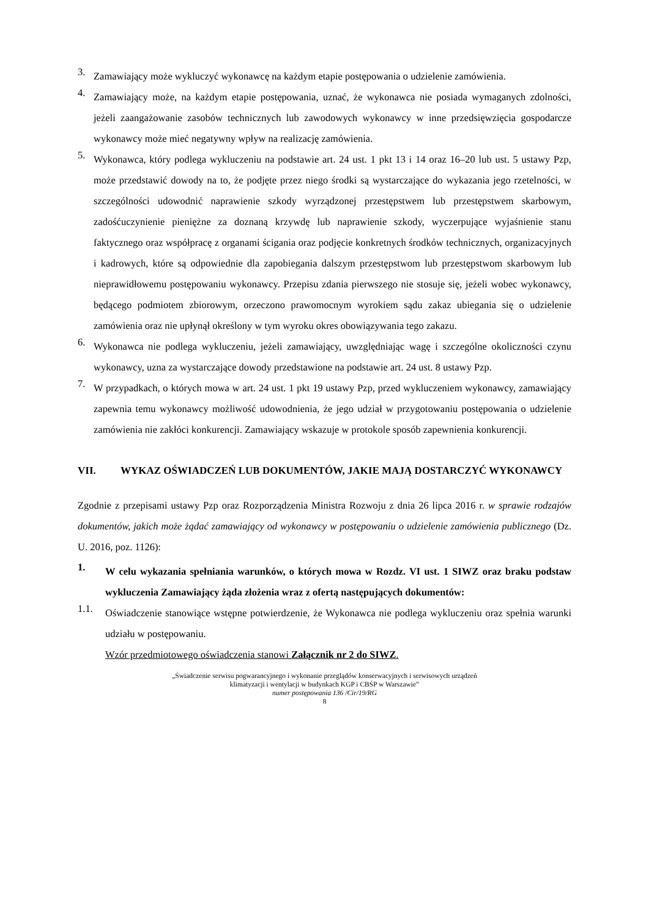3.
Zamawiający może wykluczyć wykonawcę na każdym etapie postępowania o udzielenie zamówienia.
4.
Zamawiający może, na każdym etapie postępowania, uznać, że wykonawca nie posiada wymaganych zdolności, jeżeli zaangażowanie zasobów technicznych lub zawodowych wykonawcy w inne przedsięwzięcia gospodarcze wykonawcy może mieć negatywny wpływ na realizację zamówienia.
5.
Wykonawca, który podlega wykluczeniu na podstawie art. 24 ust. 1 pkt 13 i 14 oraz 16–20 lub ust. 5 ustawy Pzp, może przedstawić dowody na to, że podjęte przez niego środki są wystarczające do wykazania jego rzetelności, w szczególności udowodnić naprawienie szkody wyrządzonej przestępstwem lub przestępstwem skarbowym, zadośćuczynienie pieniężne za doznaną krzywdę lub naprawienie szkody, wyczerpujące wyjaśnienie stanu faktycznego oraz współpracę z organami ścigania oraz podjęcie konkretnych środków technicznych, organizacyjnych i kadrowych, które są odpowiednie dla zapobiegania dalszym przestępstwom lub przestępstwom skarbowym lub nieprawidłowemu postępowaniu wykonawcy. Przepisu zdania pierwszego nie stosuje się, jeżeli wobec wykonawcy, będącego podmiotem zbiorowym, orzeczono prawomocnym wyrokiem sądu zakaz ubiegania się o udzielenie zamówienia oraz nie upłynął określony w tym wyroku okres obowiązywania tego zakazu.
6.
Wykonawca nie podlega wykluczeniu, jeżeli zamawiający, uwzględniając wagę i szczególne okoliczności czynu wykonawcy, uzna za wystarczające dowody przedstawione na podstawie art. 24 ust. 8 ustawy Pzp.
7.
W przypadkach, o których mowa w art. 24 ust. 1 pkt 19 ustawy Pzp, przed wykluczeniem wykonawcy, zamawiający zapewnia temu wykonawcy możliwość udowodnienia, że jego udział w przygotowaniu postępowania o udzielenie zamówienia nie zakłóci konkurencji. Zamawiający wskazuje w protokole sposób zapewnienia konkurencji.
VII. WYKAZ OŚWIADCZEŃ LUB DOKUMENTÓW, JAKIE MAJĄ DOSTARCZYĆ WYKONAWCY
Zgodnie z przepisami ustawy Pzp oraz Rozporządzenia Ministra Rozwoju z dnia 26 lipca 2016 r. w sprawie rodzajów dokumentów, jakich może żądać zamawiający od wykonawcy w postępowaniu o udzielenie zamówienia publicznego (Dz. U. 2016, poz. 1126):
1.
W celu wykazania spełniania warunków, o których mowa w Rozdz. VI ust. 1 SIWZ oraz braku podstaw wykluczenia Zamawiający żąda złożenia wraz z ofertą następujących dokumentów:
1.1.
Oświadczenie stanowiące wstępne potwierdzenie, że Wykonawca nie podlega wykluczeniu oraz spełnia warunki udziału w postępowaniu.
Wzór przedmiotowego oświadczenia stanowi Załącznik nr 2 do SIWZ.
„Świadczenie serwisu pogwarancyjnego i wykonanie przeglądów konserwacyjnych i serwisowych urządzeń
klimatyzacji i wentylacji w budynkach KGP i CBŚP w Warszawie”
numer postępowania 136 /Cir/19/RG
8